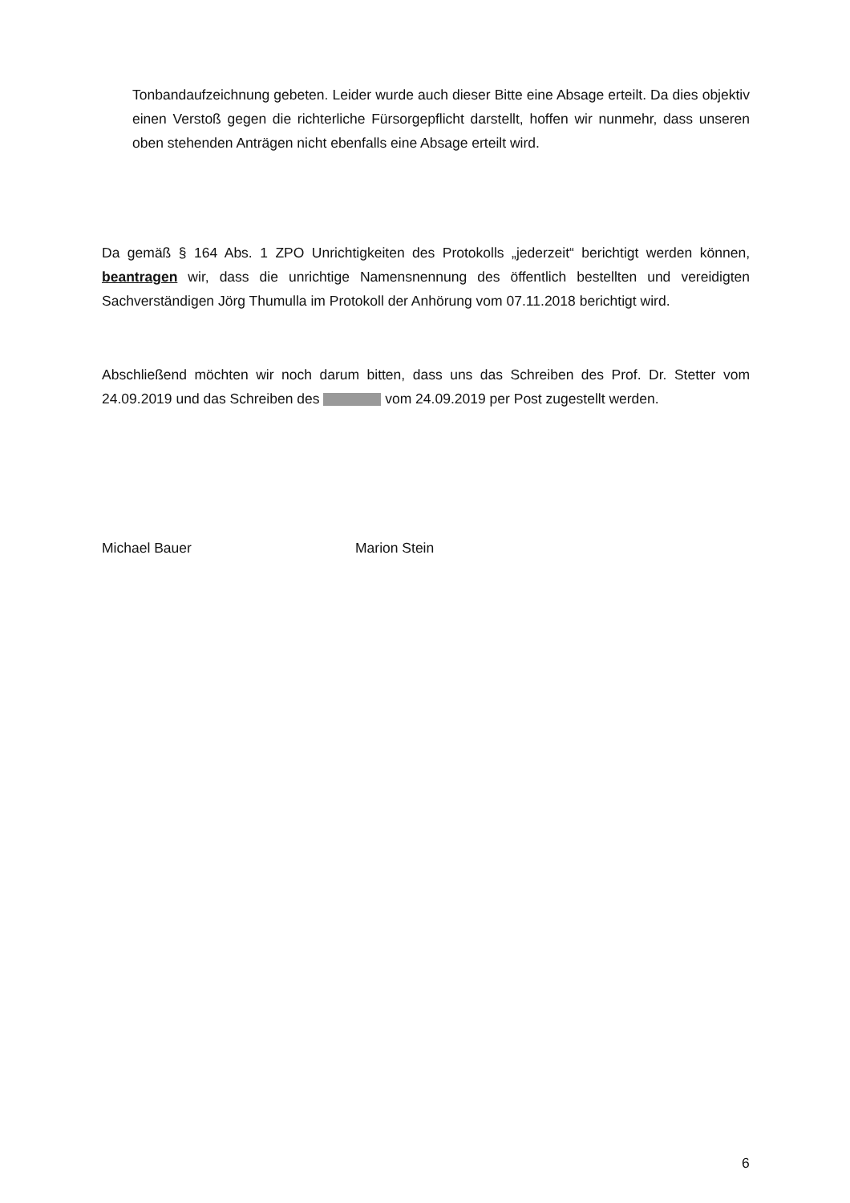Tonbandaufzeichnung gebeten. Leider wurde auch dieser Bitte eine Absage erteilt. Da dies objektiv einen Verstoß gegen die richterliche Fürsorgepflicht darstellt, hoffen wir nunmehr, dass unseren oben stehenden Anträgen nicht ebenfalls eine Absage erteilt wird.
Da gemäß § 164 Abs. 1 ZPO Unrichtigkeiten des Protokolls „jederzeit“ berichtigt werden können, beantragen wir, dass die unrichtige Namensnennung des öffentlich bestellten und vereidigten Sachverständigen Jörg Thumulla im Protokoll der Anhörung vom 07.11.2018 berichtigt wird.
Abschließend möchten wir noch darum bitten, dass uns das Schreiben des Prof. Dr. Stetter vom 24.09.2019 und das Schreiben des vom 24.09.2019 per Post zugestellt werden.
Michael Bauer Marion Stein
6